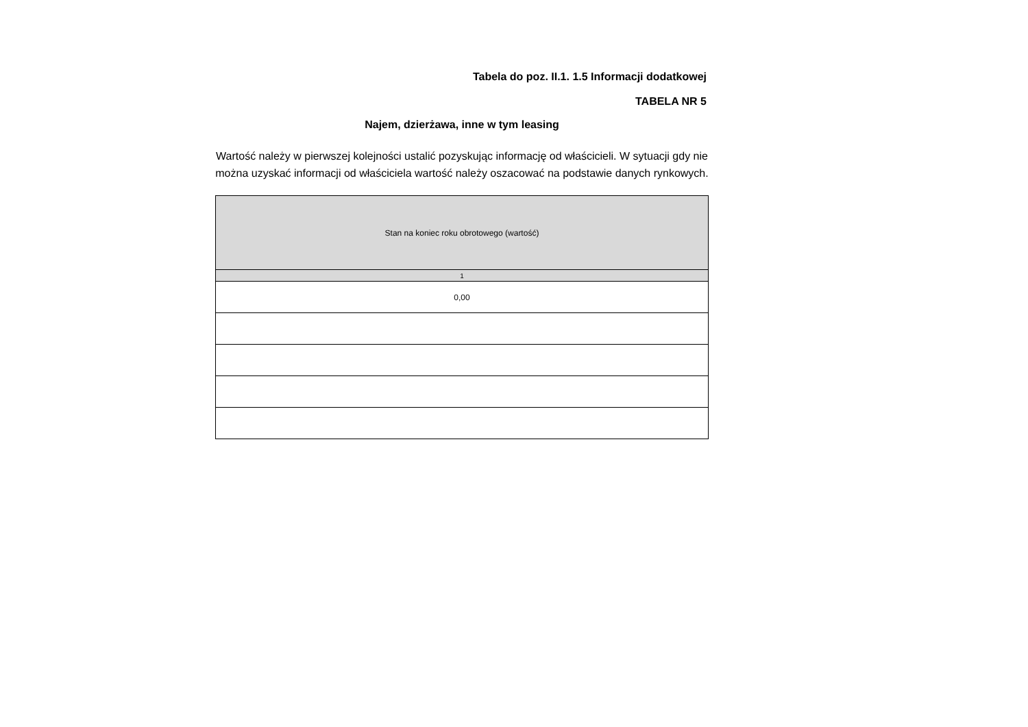Tabela do poz. II.1. 1.5 Informacji dodatkowej
TABELA NR 5
Najem, dzierżawa, inne w tym leasing
Wartość należy w pierwszej kolejności ustalić pozyskując informację od właścicieli. W sytuacji gdy nie można uzyskać informacji od właściciela wartość należy oszacować na podstawie danych rynkowych.
| Stan na koniec roku obrotowego (wartość) |
| --- |
| 1 |
| 0,00 |